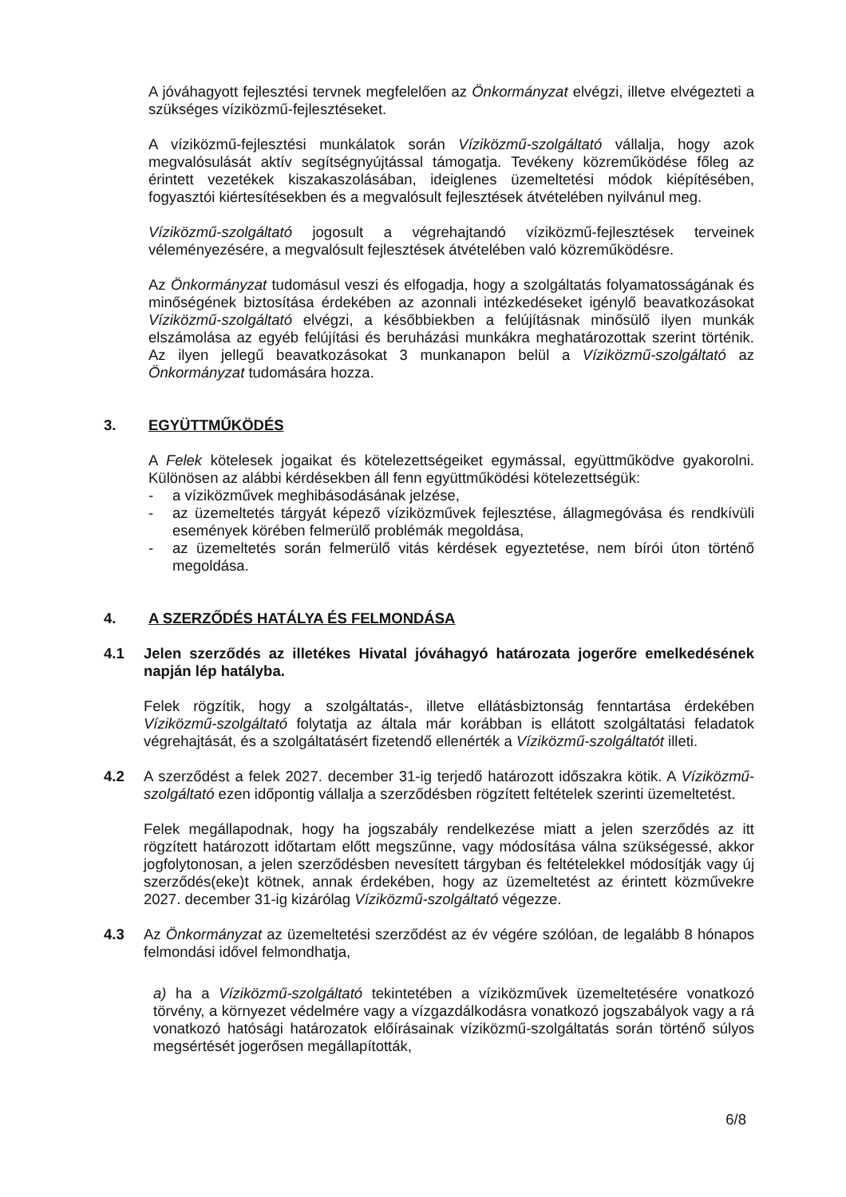A jóváhagyott fejlesztési tervnek megfelelően az Önkormányzat elvégzi, illetve elvégezteti a szükséges víziközmű-fejlesztéseket.
A víziközmű-fejlesztési munkálatok során Víziközmű-szolgáltató vállalja, hogy azok megvalósulását aktív segítségnyújtással támogatja. Tevékeny közreműködése főleg az érintett vezetékek kiszakaszolásában, ideiglenes üzemeltetési módok kiépítésében, fogyasztói kiértesítésekben és a megvalósult fejlesztések átvételében nyilvánul meg.
Víziközmű-szolgáltató jogosult a végrehajtandó víziközmű-fejlesztések terveinek véleményezésére, a megvalósult fejlesztések átvételében való közreműködésre.
Az Önkormányzat tudomásul veszi és elfogadja, hogy a szolgáltatás folyamatosságának és minőségének biztosítása érdekében az azonnali intézkedéseket igénylő beavatkozásokat Víziközmű-szolgáltató elvégzi, a későbbiekben a felújításnak minősülő ilyen munkák elszámolása az egyéb felújítási és beruházási munkákra meghatározottak szerint történik. Az ilyen jellegű beavatkozásokat 3 munkanapon belül a Víziközmű-szolgáltató az Önkormányzat tudomására hozza.
3. EGYÜTTMŰKÖDÉS
A Felek kötelesek jogaikat és kötelezettségeiket egymással, együttműködve gyakorolni. Különösen az alábbi kérdésekben áll fenn együttműködési kötelezettségük:
- a víziközművek meghibásodásának jelzése,
- az üzemeltetés tárgyát képező víziközművek fejlesztése, állagmegóvása és rendkívüli események körében felmerülő problémák megoldása,
- az üzemeltetés során felmerülő vitás kérdések egyeztetése, nem bírói úton történő megoldása.
4. A SZERZŐDÉS HATÁLYA ÉS FELMONDÁSA
4.1 Jelen szerződés az illetékes Hivatal jóváhagyó határozata jogerőre emelkedésének napján lép hatályba.
Felek rögzítik, hogy a szolgáltatás-, illetve ellátásbiztonság fenntartása érdekében Víziközmű-szolgáltató folytatja az általa már korábban is ellátott szolgáltatási feladatok végrehajtását, és a szolgáltatásért fizetendő ellenérték a Víziközmű-szolgáltatót illeti.
4.2 A szerződést a felek 2027. december 31-ig terjedő határozott időszakra kötik. A Víziközmű-szolgáltató ezen időpontig vállalja a szerződésben rögzített feltételek szerinti üzemeltetést.
Felek megállapodnak, hogy ha jogszabály rendelkezése miatt a jelen szerződés az itt rögzített határozott időtartam előtt megszűnne, vagy módosítása válna szükségessé, akkor jogfolytonosan, a jelen szerződésben nevesített tárgyban és feltételekkel módosítják vagy új szerződés(eke)t kötnek, annak érdekében, hogy az üzemeltetést az érintett közművekre 2027. december 31-ig kizárólag Víziközmű-szolgáltató végezze.
4.3 Az Önkormányzat az üzemeltetési szerződést az év végére szólóan, de legalább 8 hónapos felmondási idővel felmondhatja,
a) ha a Víziközmű-szolgáltató tekintetében a víziközművek üzemeltetésére vonatkozó törvény, a környezet védelmére vagy a vízgazdálkodásra vonatkozó jogszabályok vagy a rá vonatkozó hatósági határozatok előírásainak víziközmű-szolgáltatás során történő súlyos megsértését jogerősen megállapították,
6/8